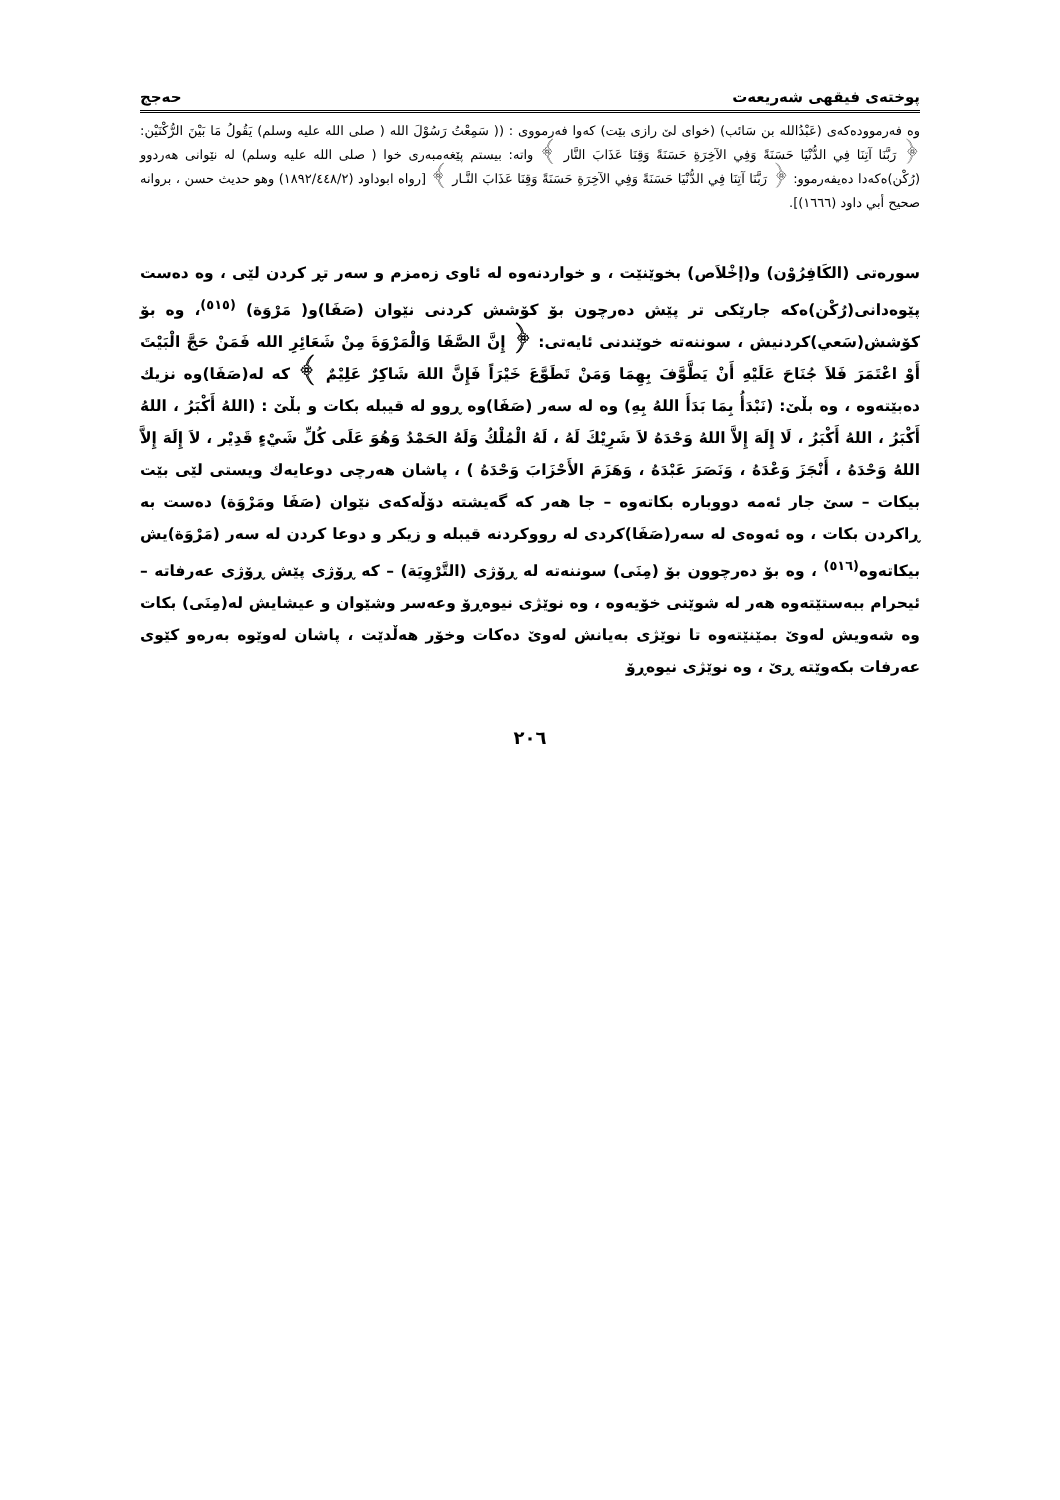پوختەی فیقهی شەریعەت حەجج
وە فەرموودەکەی (عَبْدُالله بن سَائب) (خوای لێ رازی بێت) کەوا فەرمووی : (( سَمِعْتُ رَسُوْلَ الله ( صلى الله عليه وسلم) يَقُولُ مَا بَيْنَ الرُّكْنَيْن: ﴿ رَبَّنَا آتِنَا فِي الدُّنْيَا حَسَنَةً وَفِي الآخِرَةِ حَسَنَةً وَقِنَا عَذَابَ النَّار ﴾ واتە: بیستم پێغەمبەری خوا ( صلى الله عليه وسلم) لە نێوانی هەردوو (رُكْن)ەکەدا دەیفەرموو: ﴿ رَبَّنَا آتِنَا فِي الدُّنْيَا حَسَنَةً وَفِي الآخِرَةِ حَسَنَةً وَقِنَا عَذَابَ النَّـار ﴾ [رواه ابوداود (١٨٩٢/٤٤٨/٢) وهو حديث حسن ، بروانە صحيح أبي داود (١٦٦٦)].
سورەتی (الكَافِرُوْن) و(إخْلاَص) بخوێنێت ، و خواردنەوە لە ئاوی زەمزم و سەر تڕ کردن لێی ، وە دەست پێوەدانی(رُكْن)ەکە جارێکی تر پێش دەرچون بۆ کۆشش کردنی نێوان (صَفَا)و( مَرْوَة) <sup>(٥١٥)</sup>، وە بۆ کۆشش(سَعي)کردنیش ، سوننەتە خوێندنی ئایەتی: ﴿ إِنَّ الصَّفَا وَالْمَرْوَةَ مِنْ شَعَائِرِ الله فَمَنْ حَجَّ الْبَيْتَ أَوْ اعْتَمَرَ فَلاَ جُنَاحَ عَلَيْهِ أَنْ يَطَّوَّفَ بِهِمَا وَمَنْ تَطَوَّعَ خَيْرَاً فَإِنَّ اللهَ شَاكِرٌ عَلِيْمٌ ﴾ کە لە(صَفَا)وە نزیك دەبێتەوە ، وە بڵێ: (نَبْدَأُ بِمَا بَدَأَ اللهُ بِهِ) وە لە سەر (صَفَا)وە ڕوو لە قیبلە بکات و بڵێ : (اللهُ أَكْبَرُ ، اللهُ أَكْبَرُ ، اللهُ أَكْبَرُ ، لَا إِلَهَ إِلاَّ اللهُ وَحْدَهُ لاَ شَرِيْكَ لَهُ ، لَهُ الْمُلْكُ وَلَهُ الحَمْدُ وَهُوَ عَلَى كُلِّ شَيْءٍ قَدِيْر ، لاَ إِلَهَ إِلاَّ اللهُ وَحْدَهُ ، أَنْجَزَ وَعْدَهُ ، وَنَصَرَ عَبْدَهُ ، وَهَزَمَ الأَحْزَابَ وَحْدَهُ ) ، پاشان هەرچی دوعایەك ویستی لێی بێت بیکات – سێ جار ئەمە دووبارە بکاتەوە – جا هەر کە گەیشتە دۆڵەکەی نێوان (صَفَا ومَرْوَة) دەست بە ڕاکردن بکات ، وە ئەوەی لە سەر(صَفَا)کردی لە رووکردنە قیبلە و زیکر و دوعا کردن لە سەر (مَرْوَة)یش بیکاتەوە<sup>(٥١٦)</sup> ، وە بۆ دەرچوون بۆ (مِنَى) سوننەتە لە ڕۆژی (التَّرْوِيَة) – کە ڕۆژی پێش ڕۆژی عەرفاتە – ئیحرام ببەستێتەوە هەر لە شوێنی خۆیەوە ، وە نوێژی نیوەڕۆ وعەسر وشێوان و عیشایش لە(مِنَى) بکات وە شەویش لەوێ بمێنێتەوە تا نوێژی بەیانش لەوێ دەکات وخۆر هەڵدێت ، پاشان لەوێوە بەرەو کێوی عەرفات بکەوێتە ڕێ ، وە نوێژی نیوەڕۆ
٢٠٦